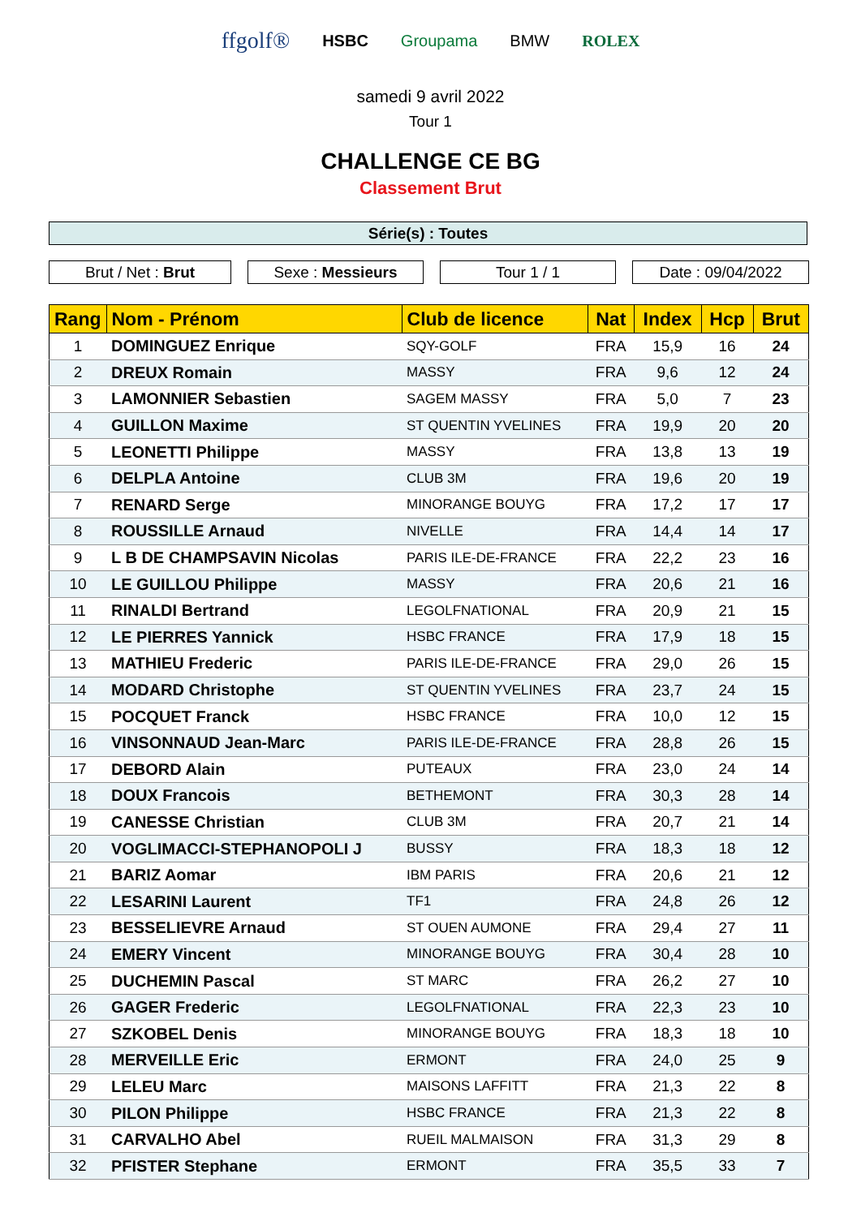ffgolf® HSBC Groupama BMW ROLEX
samedi 9 avril 2022
Tour 1
CHALLENGE CE BG
Classement Brut
Série(s) : Toutes
Brut / Net : Brut Sexe : Messieurs Tour 1 / 1 Date : 09/04/2022
| Rang | Nom - Prénom | Club de licence | Nat | Index | Hcp | Brut |
| --- | --- | --- | --- | --- | --- | --- |
| 1 | DOMINGUEZ Enrique | SQY-GOLF | FRA | 15,9 | 16 | 24 |
| 2 | DREUX Romain | MASSY | FRA | 9,6 | 12 | 24 |
| 3 | LAMONNIER Sebastien | SAGEM MASSY | FRA | 5,0 | 7 | 23 |
| 4 | GUILLON Maxime | ST QUENTIN YVELINES | FRA | 19,9 | 20 | 20 |
| 5 | LEONETTI Philippe | MASSY | FRA | 13,8 | 13 | 19 |
| 6 | DELPLA Antoine | CLUB 3M | FRA | 19,6 | 20 | 19 |
| 7 | RENARD Serge | MINORANGE BOUYG | FRA | 17,2 | 17 | 17 |
| 8 | ROUSSILLE Arnaud | NIVELLE | FRA | 14,4 | 14 | 17 |
| 9 | L B DE CHAMPSAVIN Nicolas | PARIS ILE-DE-FRANCE | FRA | 22,2 | 23 | 16 |
| 10 | LE GUILLOU Philippe | MASSY | FRA | 20,6 | 21 | 16 |
| 11 | RINALDI Bertrand | LEGOLFNATIONAL | FRA | 20,9 | 21 | 15 |
| 12 | LE PIERRES Yannick | HSBC FRANCE | FRA | 17,9 | 18 | 15 |
| 13 | MATHIEU Frederic | PARIS ILE-DE-FRANCE | FRA | 29,0 | 26 | 15 |
| 14 | MODARD Christophe | ST QUENTIN YVELINES | FRA | 23,7 | 24 | 15 |
| 15 | POCQUET Franck | HSBC FRANCE | FRA | 10,0 | 12 | 15 |
| 16 | VINSONNAUD Jean-Marc | PARIS ILE-DE-FRANCE | FRA | 28,8 | 26 | 15 |
| 17 | DEBORD Alain | PUTEAUX | FRA | 23,0 | 24 | 14 |
| 18 | DOUX Francois | BETHEMONT | FRA | 30,3 | 28 | 14 |
| 19 | CANESSE Christian | CLUB 3M | FRA | 20,7 | 21 | 14 |
| 20 | VOGLIMACCI-STEPHANOPOLI J | BUSSY | FRA | 18,3 | 18 | 12 |
| 21 | BARIZ Aomar | IBM PARIS | FRA | 20,6 | 21 | 12 |
| 22 | LESARINI Laurent | TF1 | FRA | 24,8 | 26 | 12 |
| 23 | BESSELIEVRE Arnaud | ST OUEN AUMONE | FRA | 29,4 | 27 | 11 |
| 24 | EMERY Vincent | MINORANGE BOUYG | FRA | 30,4 | 28 | 10 |
| 25 | DUCHEMIN Pascal | ST MARC | FRA | 26,2 | 27 | 10 |
| 26 | GAGER Frederic | LEGOLFNATIONAL | FRA | 22,3 | 23 | 10 |
| 27 | SZKOBEL Denis | MINORANGE BOUYG | FRA | 18,3 | 18 | 10 |
| 28 | MERVEILLE Eric | ERMONT | FRA | 24,0 | 25 | 9 |
| 29 | LELEU Marc | MAISONS LAFFITT | FRA | 21,3 | 22 | 8 |
| 30 | PILON Philippe | HSBC FRANCE | FRA | 21,3 | 22 | 8 |
| 31 | CARVALHO Abel | RUEIL MALMAISON | FRA | 31,3 | 29 | 8 |
| 32 | PFISTER Stephane | ERMONT | FRA | 35,5 | 33 | 7 |